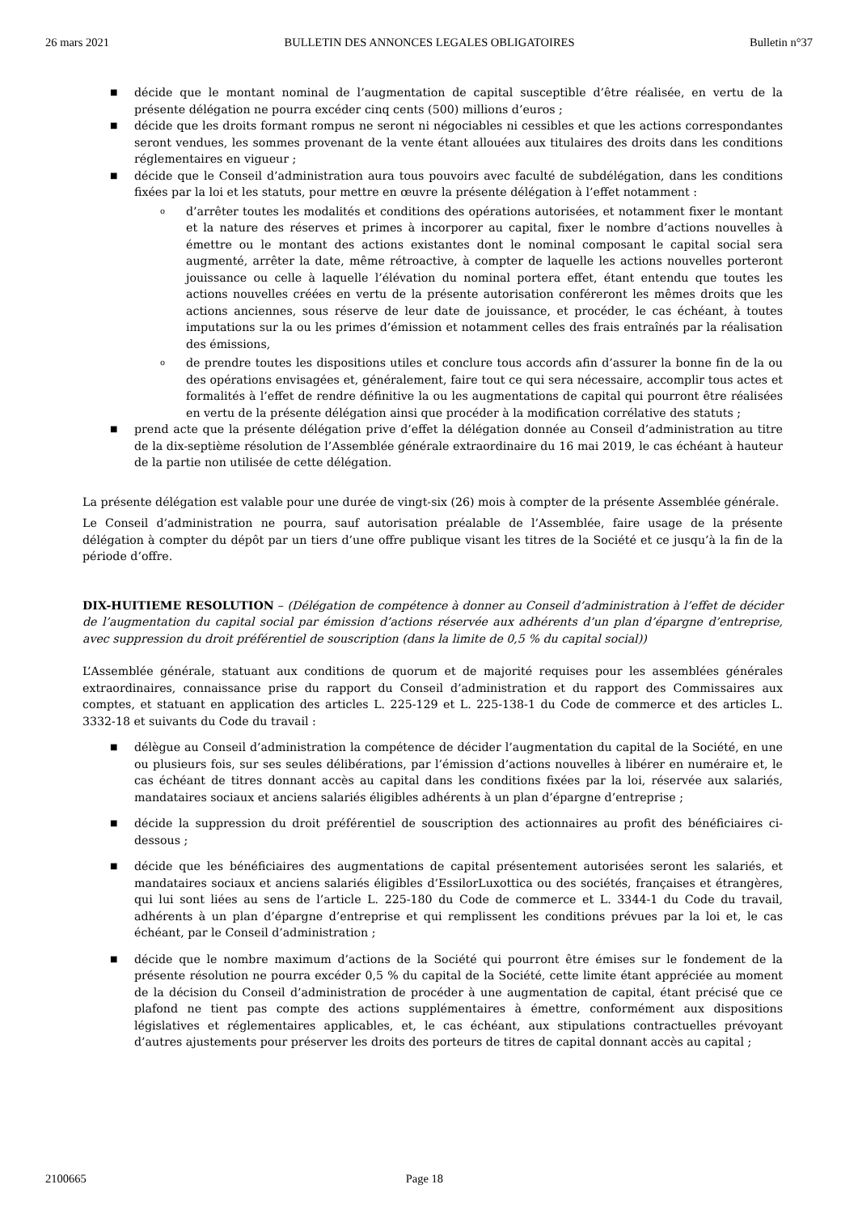26 mars 2021 BULLETIN DES ANNONCES LEGALES OBLIGATOIRES Bulletin n°37
■ décide que le montant nominal de l’augmentation de capital susceptible d’être réalisée, en vertu de la présente délégation ne pourra excéder cinq cents (500) millions d’euros ;
■ décide que les droits formant rompus ne seront ni négociables ni cessibles et que les actions correspondantes seront vendues, les sommes provenant de la vente étant allouées aux titulaires des droits dans les conditions réglementaires en vigueur ;
■ décide que le Conseil d’administration aura tous pouvoirs avec faculté de subdélégation, dans les conditions fixées par la loi et les statuts, pour mettre en œuvre la présente délégation à l’effet notamment :
o d’arrêter toutes les modalités et conditions des opérations autorisées, et notamment fixer le montant et la nature des réserves et primes à incorporer au capital, fixer le nombre d’actions nouvelles à émettre ou le montant des actions existantes dont le nominal composant le capital social sera augmenté, arrêter la date, même rétroactive, à compter de laquelle les actions nouvelles porteront jouissance ou celle à laquelle l’élévation du nominal portera effet, étant entendu que toutes les actions nouvelles créées en vertu de la présente autorisation conféreront les mêmes droits que les actions anciennes, sous réserve de leur date de jouissance, et procéder, le cas échéant, à toutes imputations sur la ou les primes d’émission et notamment celles des frais entraînés par la réalisation des émissions,
o de prendre toutes les dispositions utiles et conclure tous accords afin d’assurer la bonne fin de la ou des opérations envisagées et, généralement, faire tout ce qui sera nécessaire, accomplir tous actes et formalités à l’effet de rendre définitive la ou les augmentations de capital qui pourront être réalisées en vertu de la présente délégation ainsi que procéder à la modification corrélative des statuts ;
■ prend acte que la présente délégation prive d’effet la délégation donnée au Conseil d’administration au titre de la dix-septième résolution de l’Assemblée générale extraordinaire du 16 mai 2019, le cas échéant à hauteur de la partie non utilisée de cette délégation.
La présente délégation est valable pour une durée de vingt-six (26) mois à compter de la présente Assemblée générale.
Le Conseil d’administration ne pourra, sauf autorisation préalable de l’Assemblée, faire usage de la présente délégation à compter du dépôt par un tiers d’une offre publique visant les titres de la Société et ce jusqu’à la fin de la période d’offre.
DIX-HUITIEME RESOLUTION – (Délégation de compétence à donner au Conseil d’administration à l’effet de décider de l’augmentation du capital social par émission d’actions réservée aux adhérents d’un plan d’épargne d’entreprise, avec suppression du droit préférentiel de souscription (dans la limite de 0,5 % du capital social))
L’Assemblée générale, statuant aux conditions de quorum et de majorité requises pour les assemblées générales extraordinaires, connaissance prise du rapport du Conseil d’administration et du rapport des Commissaires aux comptes, et statuant en application des articles L. 225-129 et L. 225-138-1 du Code de commerce et des articles L. 3332-18 et suivants du Code du travail :
■ délègue au Conseil d’administration la compétence de décider l’augmentation du capital de la Société, en une ou plusieurs fois, sur ses seules délibérations, par l’émission d’actions nouvelles à libérer en numéraire et, le cas échéant de titres donnant accès au capital dans les conditions fixées par la loi, réservée aux salariés, mandataires sociaux et anciens salariés éligibles adhérents à un plan d’épargne d’entreprise ;
■ décide la suppression du droit préférentiel de souscription des actionnaires au profit des bénéficiaires ci-dessous ;
■ décide que les bénéficiaires des augmentations de capital présentement autorisées seront les salariés, et mandataires sociaux et anciens salariés éligibles d’EssilorLuxottica ou des sociétés, françaises et étrangères, qui lui sont liées au sens de l’article L. 225-180 du Code de commerce et L. 3344-1 du Code du travail, adhérents à un plan d’épargne d’entreprise et qui remplissent les conditions prévues par la loi et, le cas échéant, par le Conseil d’administration ;
■ décide que le nombre maximum d’actions de la Société qui pourront être émises sur le fondement de la présente résolution ne pourra excéder 0,5 % du capital de la Société, cette limite étant appréciée au moment de la décision du Conseil d’administration de procéder à une augmentation de capital, étant précisé que ce plafond ne tient pas compte des actions supplémentaires à émettre, conformément aux dispositions législatives et réglementaires applicables, et, le cas échéant, aux stipulations contractuelles prévoyant d’autres ajustements pour préserver les droits des porteurs de titres de capital donnant accès au capital ;
2100665 Page 18